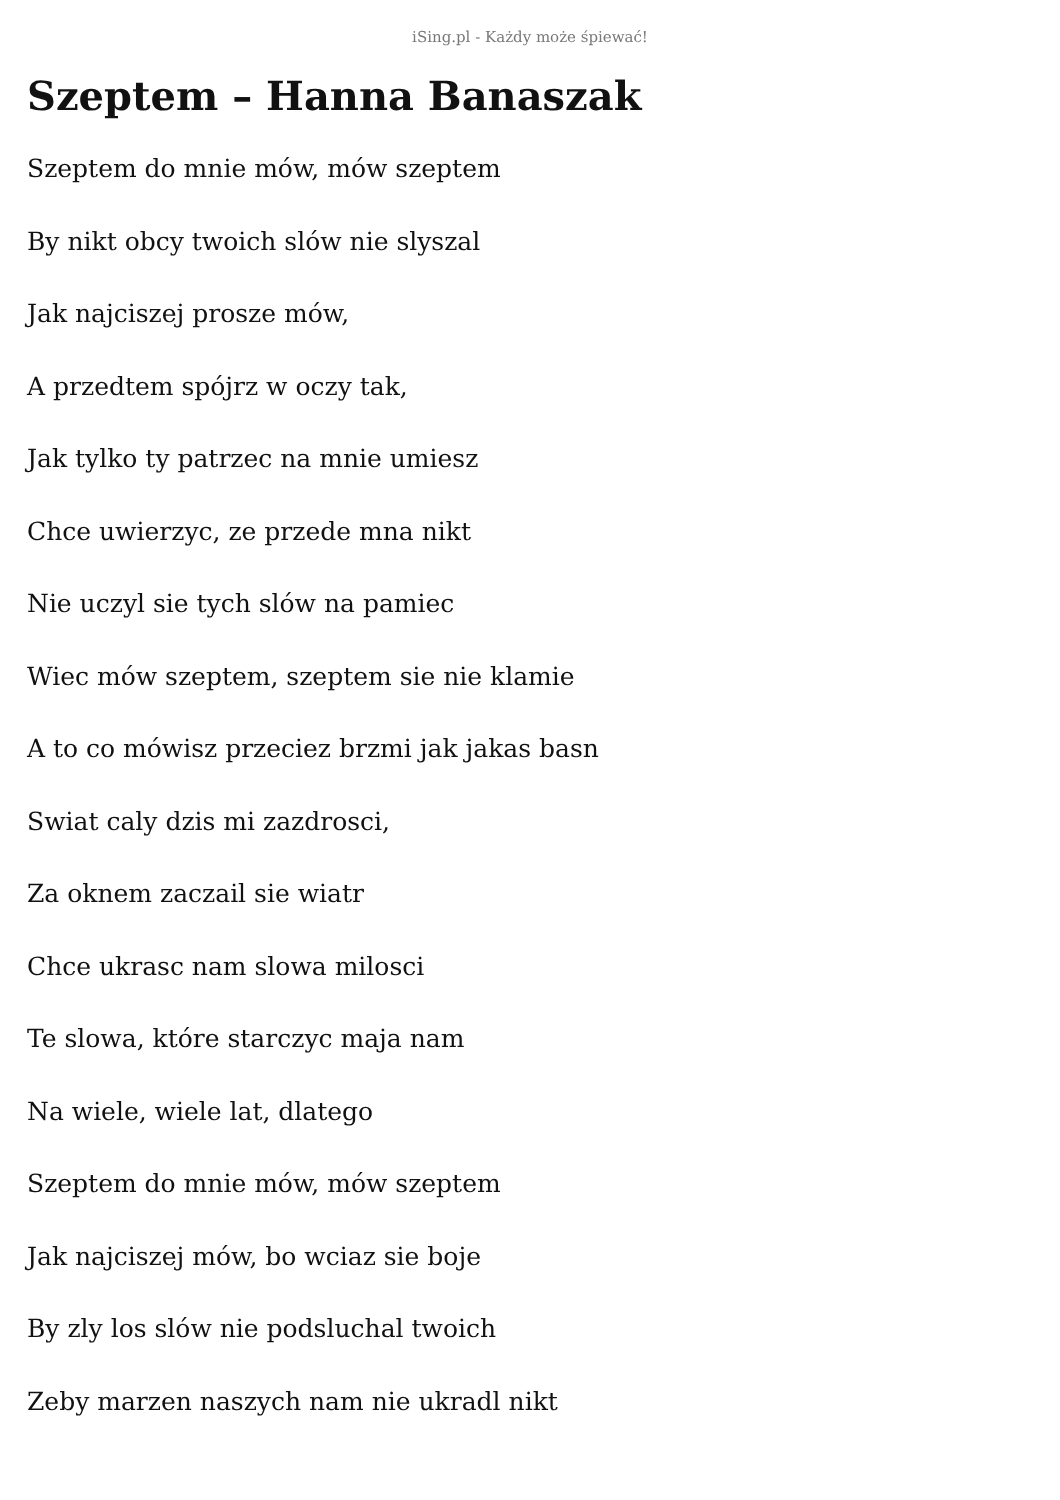iSing.pl - Każdy może śpiewać!
Szeptem – Hanna Banaszak
Szeptem do mnie mów, mów szeptem
By nikt obcy twoich slów nie slyszal
Jak najciszej prosze mów,
A przedtem spójrz w oczy tak,
Jak tylko ty patrzec na mnie umiesz
Chce uwierzyc, ze przede mna nikt
Nie uczyl sie tych slów na pamiec
Wiec mów szeptem, szeptem sie nie klamie
A to co mówisz przeciez brzmi jak jakas basn
Swiat caly dzis mi zazdrosci,
Za oknem zaczail sie wiatr
Chce ukrasc nam slowa milosci
Te slowa, które starczyc maja nam
Na wiele, wiele lat, dlatego
Szeptem do mnie mów, mów szeptem
Jak najciszej mów, bo wciaz sie boje
By zly los slów nie podsluchal twoich
Zeby marzen naszych nam nie ukradl nikt